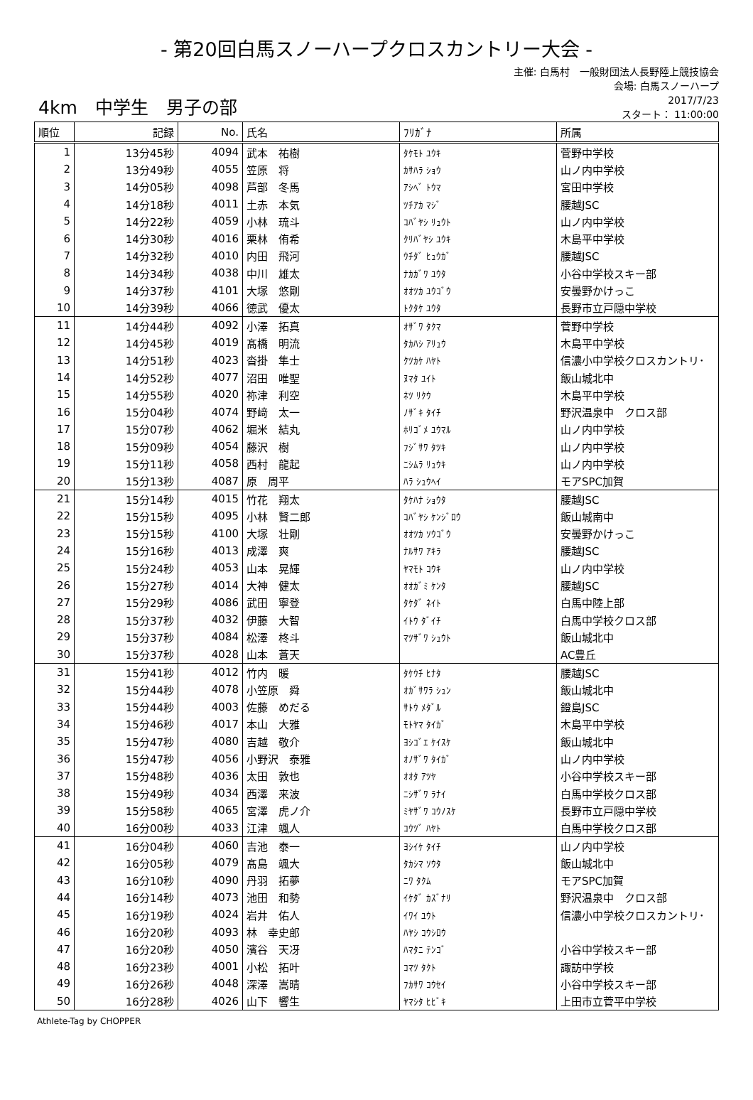- 第20回白馬スノーハープクロスカントリー大会 -
4km　中学生　男子の部
主催: 白馬村　一般財団法人長野陸上競技協会
会場: 白馬スノーハープ
2017/7/23
スタート： 11:00:00
| 順位 | 記録 | No. | 氏名 | ﾌﾘｶﾞﾅ | 所属 |
| --- | --- | --- | --- | --- | --- |
| 1 | 13分45秒 | 4094 | 武本 祐樹 | ﾀｹﾓﾄ ﾕｳｷ | 菅野中学校 |
| 2 | 13分49秒 | 4055 | 笠原 将 | ｶｻﾊﾗ ｼｮｳ | 山ノ内中学校 |
| 3 | 14分05秒 | 4098 | 芦部 冬馬 | ｱｼﾍﾞ ﾄｳﾏ | 宮田中学校 |
| 4 | 14分18秒 | 4011 | 土赤 本気 | ﾂﾁｱｶ ﾏｼﾞ | 腰越JSC |
| 5 | 14分22秒 | 4059 | 小林 琉斗 | ｺﾊﾞﾔｼ ﾘｭｳﾄ | 山ノ内中学校 |
| 6 | 14分30秒 | 4016 | 栗林 侑希 | ｸﾘﾊﾞﾔｼ ﾕｳｷ | 木島平中学校 |
| 7 | 14分32秒 | 4010 | 内田 飛河 | ｳﾁﾀﾞ ﾋｭｳｶﾞ | 腰越JSC |
| 8 | 14分34秒 | 4038 | 中川 雄太 | ﾅｶｶﾞﾜ ﾕｳﾀ | 小谷中学校スキー部 |
| 9 | 14分37秒 | 4101 | 大塚 悠剛 | ｵｵﾂｶ ﾕｳｺﾞｳ | 安曇野かけっこ |
| 10 | 14分39秒 | 4066 | 徳武 優太 | ﾄｸﾀｹ ﾕｳﾀ | 長野市立戸隠中学校 |
| 11 | 14分44秒 | 4092 | 小澤 拓真 | ｵｻﾞﾜ ﾀｸﾏ | 菅野中学校 |
| 12 | 14分45秒 | 4019 | 髙橋 明流 | ﾀｶﾊｼ ｱﾘｭｳ | 木島平中学校 |
| 13 | 14分51秒 | 4023 | 沓掛 隼士 | ｸﾂｶｹ ﾊﾔﾄ | 信濃小中学校クロスカントリ･ |
| 14 | 14分52秒 | 4077 | 沼田 唯聖 | ﾇﾏﾀ ﾕｲﾄ | 飯山城北中 |
| 15 | 14分55秒 | 4020 | 祢津 利空 | ﾈﾂ ﾘｸｳ | 木島平中学校 |
| 16 | 15分04秒 | 4074 | 野﨑 太一 | ﾉｻﾞｷ ﾀｲﾁ | 野沢温泉中 クロス部 |
| 17 | 15分07秒 | 4062 | 堀米 結丸 | ﾎﾘｺﾞﾒ ﾕｳﾏﾙ | 山ノ内中学校 |
| 18 | 15分09秒 | 4054 | 藤沢 樹 | ﾌｼﾞｻﾜ ﾀﾂｷ | 山ノ内中学校 |
| 19 | 15分11秒 | 4058 | 西村 龍起 | ﾆｼﾑﾗ ﾘｭｳｷ | 山ノ内中学校 |
| 20 | 15分13秒 | 4087 | 原 周平 | ﾊﾗ ｼｭｳﾍｲ | モアSPC加賀 |
| 21 | 15分14秒 | 4015 | 竹花 翔太 | ﾀｹﾊﾅ ｼｮｳﾀ | 腰越JSC |
| 22 | 15分15秒 | 4095 | 小林 賢二郎 | ｺﾊﾞﾔｼ ｹﾝｼﾞﾛｳ | 飯山城南中 |
| 23 | 15分15秒 | 4100 | 大塚 壮剛 | ｵｵﾂｶ ｿｳｺﾞｳ | 安曇野かけっこ |
| 24 | 15分16秒 | 4013 | 成澤 爽 | ﾅﾙｻﾜ ｱｷﾗ | 腰越JSC |
| 25 | 15分24秒 | 4053 | 山本 晃輝 | ﾔﾏﾓﾄ ｺｳｷ | 山ノ内中学校 |
| 26 | 15分27秒 | 4014 | 大神 健太 | ｵｵｶﾞﾐ ｹﾝﾀ | 腰越JSC |
| 27 | 15分29秒 | 4086 | 武田 寧登 | ﾀｹﾀﾞ ﾈｲﾄ | 白馬中陸上部 |
| 28 | 15分37秒 | 4032 | 伊藤 大智 | ｲﾄｳ ﾀﾞｲﾁ | 白馬中学校クロス部 |
| 29 | 15分37秒 | 4084 | 松澤 柊斗 | ﾏﾂｻﾞﾜ ｼｭｳﾄ | 飯山城北中 |
| 30 | 15分37秒 | 4028 | 山本 蒼天 | | AC豊丘 |
| 31 | 15分41秒 | 4012 | 竹内 暖 | ﾀｹｳﾁ ﾋﾅﾀ | 腰越JSC |
| 32 | 15分44秒 | 4078 | 小笠原 舜 | ｵｶﾞｻﾜﾗ ｼｭﾝ | 飯山城北中 |
| 33 | 15分44秒 | 4003 | 佐藤 めだる | ｻﾄｳ ﾒﾀﾞﾙ | 鐙島JSC |
| 34 | 15分46秒 | 4017 | 本山 大雅 | ﾓﾄﾔﾏ ﾀｲｶﾞ | 木島平中学校 |
| 35 | 15分47秒 | 4080 | 吉越 敬介 | ﾖｼｺﾞｴ ｹｲｽｹ | 飯山城北中 |
| 36 | 15分47秒 | 4056 | 小野沢 泰雅 | ｵﾉｻﾞﾜ ﾀｲｶﾞ | 山ノ内中学校 |
| 37 | 15分48秒 | 4036 | 太田 敦也 | ｵｵﾀ ｱﾂﾔ | 小谷中学校スキー部 |
| 38 | 15分49秒 | 4034 | 西澤 来波 | ﾆｼｻﾞﾜ ﾗﾅｲ | 白馬中学校クロス部 |
| 39 | 15分58秒 | 4065 | 宮澤 虎ノ介 | ﾐﾔｻﾞﾜ ｺｳﾉｽｹ | 長野市立戸隠中学校 |
| 40 | 16分00秒 | 4033 | 江津 颯人 | ｺｳﾂﾞ ﾊﾔﾄ | 白馬中学校クロス部 |
| 41 | 16分04秒 | 4060 | 吉池 泰一 | ﾖｼｲｹ ﾀｲﾁ | 山ノ内中学校 |
| 42 | 16分05秒 | 4079 | 髙島 颯大 | ﾀｶｼﾏ ｿｳﾀ | 飯山城北中 |
| 43 | 16分10秒 | 4090 | 丹羽 拓夢 | ﾆﾜ ﾀｸﾑ | モアSPC加賀 |
| 44 | 16分14秒 | 4073 | 池田 和勢 | ｲｹﾀﾞ ｶｽﾞﾅﾘ | 野沢温泉中 クロス部 |
| 45 | 16分19秒 | 4024 | 岩井 佑人 | ｲﾜｲ ﾕｳﾄ | 信濃小中学校クロスカントリ･ |
| 46 | 16分20秒 | 4093 | 林 幸史郎 | ﾊﾔｼ ｺｳｼﾛｳ | |
| 47 | 16分20秒 | 4050 | 濱谷 天冴 | ﾊﾏﾀﾆ ﾃﾝｺﾞ | 小谷中学校スキー部 |
| 48 | 16分23秒 | 4001 | 小松 拓叶 | ｺﾏﾂ ﾀｸﾄ | 諏訪中学校 |
| 49 | 16分26秒 | 4048 | 深澤 嵩晴 | ﾌｶｻﾜ ｺｳｾｲ | 小谷中学校スキー部 |
| 50 | 16分28秒 | 4026 | 山下 響生 | ﾔﾏｼﾀ ﾋﾋﾞｷ | 上田市立菅平中学校 |
Athlete-Tag by CHOPPER